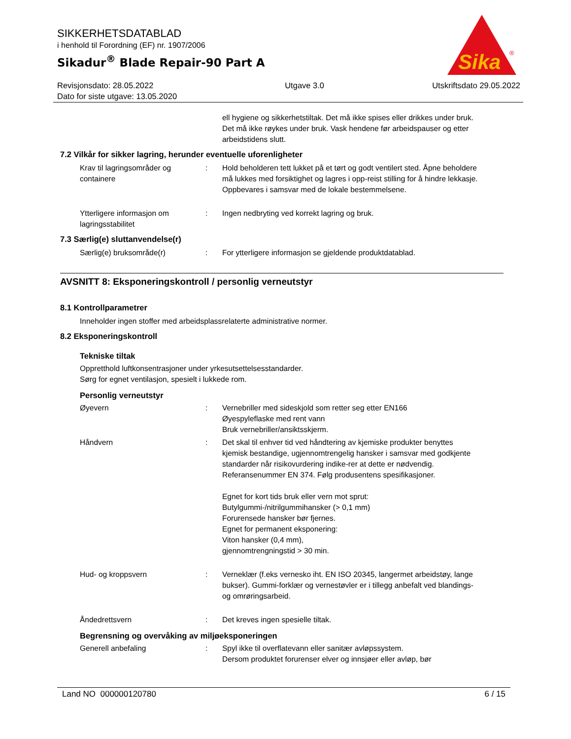SIKKERHETSDATABLAD
i henhold til Forordning (EF) nr. 1907/2006
Sikadur<sup>®</sup> Blade Repair-90 Part A
Revisjonsdato: 28.05.2022
Dato for siste utgave: 13.05.2020
Utgave 3.0 Utskriftsdato 29.05.2022
Sika
®
ell hygiene og sikkerhetstiltak. Det må ikke spises eller drikkes under bruk. Det må ikke røykes under bruk. Vask hendene før arbeidspauser og etter arbeidstidens slutt.
7.2 Vilkår for sikker lagring, herunder eventuelle uforenligheter
Krav til lagringsområder og containere
: Hold beholderen tett lukket på et tørt og godt ventilert sted. Åpne beholdere må lukkes med forsiktighet og lagres i opp-reist stilling for å hindre lekkasje. Oppbevares i samsvar med de lokale bestemmelsene.
Ytterligere informasjon om lagringsstabilitet
: Ingen nedbryting ved korrekt lagring og bruk.
7.3 Særlig(e) sluttanvendelse(r)
Særlig(e) bruksområde(r) : For ytterligere informasjon se gjeldende produktdatablad.
AVSNITT 8: Eksponeringskontroll / personlig verneutstyr
8.1 Kontrollparametrer
Inneholder ingen stoffer med arbeidsplassrelaterte administrative normer.
8.2 Eksponeringskontroll
Tekniske tiltak
Oppretthold luftkonsentrasjoner under yrkesutsettelsesstandarder.
Sørg for egnet ventilasjon, spesielt i lukkede rom.
Personlig verneutstyr
Øyevern : Vernebriller med sideskjold som retter seg etter EN166
Øyespyleflaske med rent vann
Bruk vernebriller/ansiktsskjerm.
Håndvern : Det skal til enhver tid ved håndtering av kjemiske produkter benyttes kjemisk bestandige, ugjennomtrengelig hansker i samsvar med godkjente standarder når risikovurdering indike-rer at dette er nødvendig. Referansenummer EN 374. Følg produsentens spesifikasjoner.
Egnet for kort tids bruk eller vern mot sprut:
Butylgummi-/nitrilgummihansker (> 0,1 mm)
Forurensede hansker bør fjernes.
Egnet for permanent eksponering:
Viton hansker (0,4 mm),
gjennomtrengningstid > 30 min.
Hud- og kroppsvern : Verneklær (f.eks vernesko iht. EN ISO 20345, langermet arbeidstøy, lange bukser). Gummi-forklær og vernestøvler er i tillegg anbefalt ved blandings- og omrøringsarbeid.
Åndedrettsvern : Det kreves ingen spesielle tiltak.
Begrensning og overvåking av miljøeksponeringen
Generell anbefaling : Spyl ikke til overflatevann eller sanitær avløpssystem.
Dersom produktet forurenser elver og innsjøer eller avløp, bør
Land NO 000000120780 6 / 15